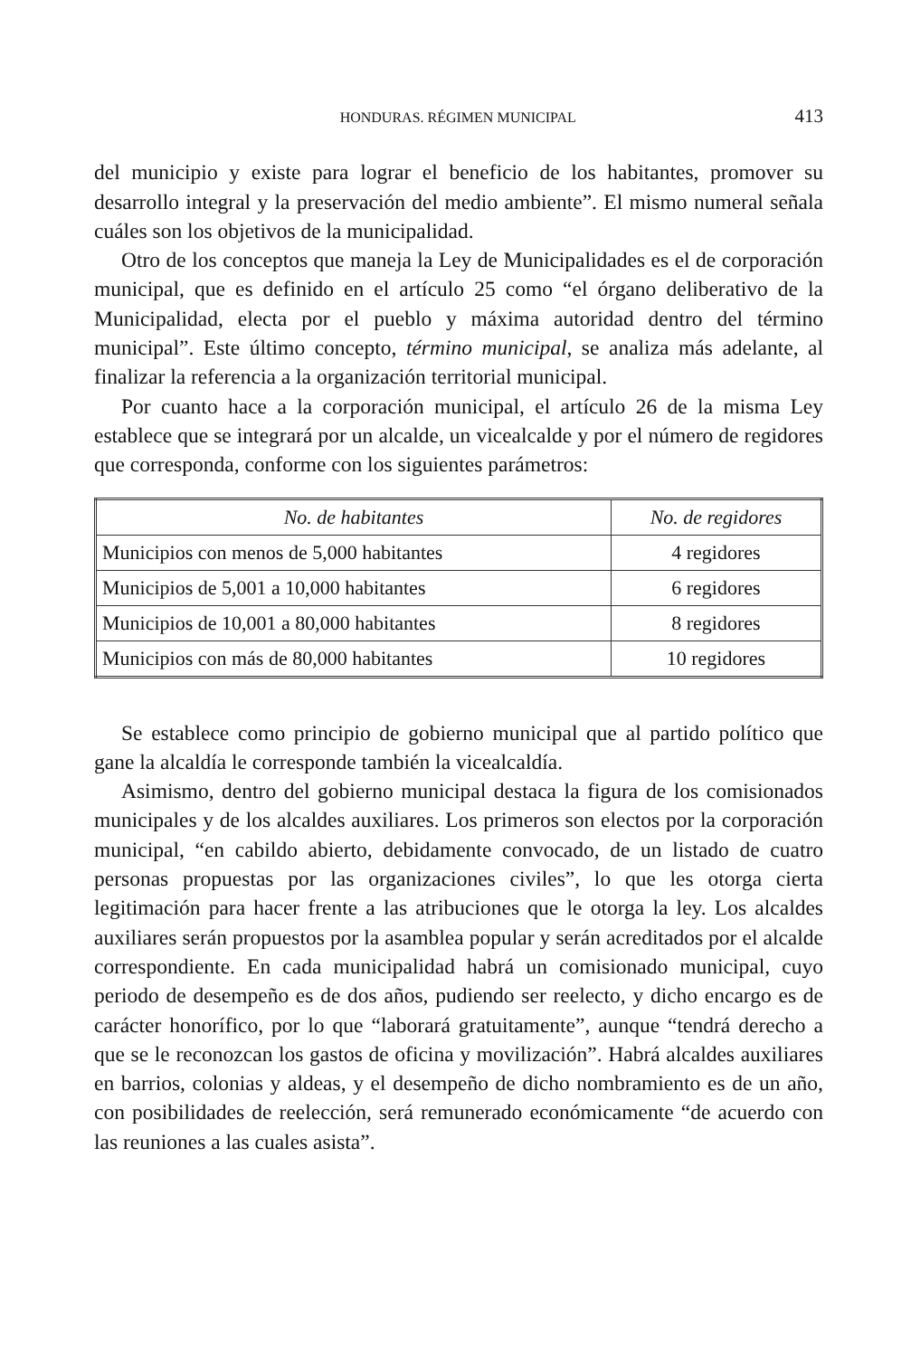HONDURAS. RÉGIMEN MUNICIPAL 413
del municipio y existe para lograr el beneficio de los habitantes, promover su desarrollo integral y la preservación del medio ambiente”. El mismo numeral señala cuáles son los objetivos de la municipalidad.
Otro de los conceptos que maneja la Ley de Municipalidades es el de corporación municipal, que es definido en el artículo 25 como “el órgano deliberativo de la Municipalidad, electa por el pueblo y máxima autoridad dentro del término municipal”. Este último concepto, término municipal, se analiza más adelante, al finalizar la referencia a la organización territorial municipal.
Por cuanto hace a la corporación municipal, el artículo 26 de la misma Ley establece que se integrará por un alcalde, un vicealcalde y por el número de regidores que corresponda, conforme con los siguientes parámetros:
| No. de habitantes | No. de regidores |
| --- | --- |
| Municipios con menos de 5,000 habitantes | 4 regidores |
| Municipios de 5,001 a 10,000 habitantes | 6 regidores |
| Municipios de 10,001 a 80,000 habitantes | 8 regidores |
| Municipios con más de 80,000 habitantes | 10 regidores |
Se establece como principio de gobierno municipal que al partido político que gane la alcaldía le corresponde también la vicealcaldía.
Asimismo, dentro del gobierno municipal destaca la figura de los comisionados municipales y de los alcaldes auxiliares. Los primeros son electos por la corporación municipal, “en cabildo abierto, debidamente convocado, de un listado de cuatro personas propuestas por las organizaciones civiles”, lo que les otorga cierta legitimación para hacer frente a las atribuciones que le otorga la ley. Los alcaldes auxiliares serán propuestos por la asamblea popular y serán acreditados por el alcalde correspondiente. En cada municipalidad habrá un comisionado municipal, cuyo periodo de desempeño es de dos años, pudiendo ser reelecto, y dicho encargo es de carácter honorífico, por lo que “laborará gratuitamente”, aunque “tendrá derecho a que se le reconozcan los gastos de oficina y movilización”. Habrá alcaldes auxiliares en barrios, colonias y aldeas, y el desempeño de dicho nombramiento es de un año, con posibilidades de reelección, será remunerado económicamente “de acuerdo con las reuniones a las cuales asista”.